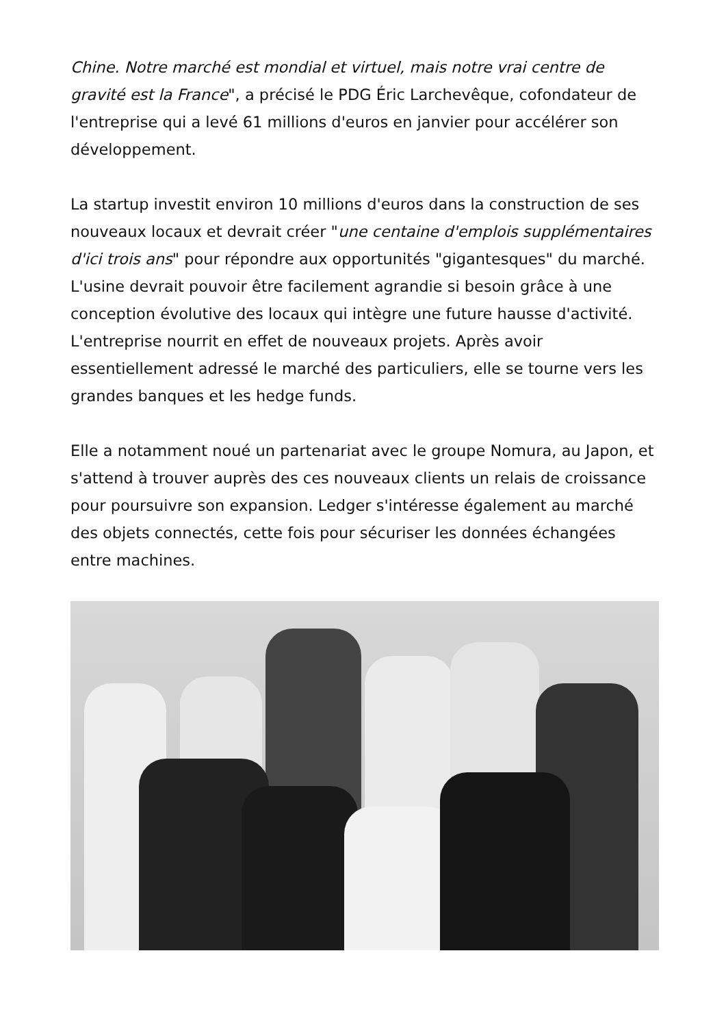Chine. Notre marché est mondial et virtuel, mais notre vrai centre de gravité est la France", a précisé le PDG Éric Larchevêque, cofondateur de l'entreprise qui a levé 61 millions d'euros en janvier pour accélérer son développement.
La startup investit environ 10 millions d'euros dans la construction de ses nouveaux locaux et devrait créer "une centaine d'emplois supplémentaires d'ici trois ans" pour répondre aux opportunités "gigantesques" du marché. L'usine devrait pouvoir être facilement agrandie si besoin grâce à une conception évolutive des locaux qui intègre une future hausse d'activité. L'entreprise nourrit en effet de nouveaux projets. Après avoir essentiellement adressé le marché des particuliers, elle se tourne vers les grandes banques et les hedge funds.
Elle a notamment noué un partenariat avec le groupe Nomura, au Japon, et s'attend à trouver auprès des ces nouveaux clients un relais de croissance pour poursuivre son expansion. Ledger s'intéresse également au marché des objets connectés, cette fois pour sécuriser les données échangées entre machines.